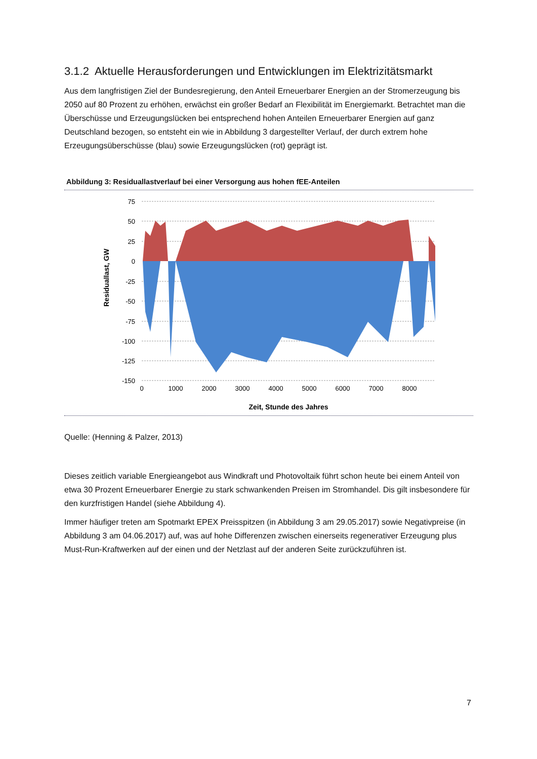3.1.2 Aktuelle Herausforderungen und Entwicklungen im Elektrizitätsmarkt
Aus dem langfristigen Ziel der Bundesregierung, den Anteil Erneuerbarer Energien an der Stromer­zeugung bis 2050 auf 80 Prozent zu erhöhen, erwächst ein großer Bedarf an Flexibilität im Energie­markt. Betrachtet man die Überschüsse und Erzeugungslücken bei entsprechend hohen Anteilen Er­neuerbarer Energien auf ganz Deutschland bezogen, so entsteht ein wie in Abbildung 3 dargestellter Verlauf, der durch extrem hohe Erzeugungsüberschüsse (blau) sowie Erzeugungslücken (rot) geprägt ist.
Abbildung 3: Residuallastverlauf bei einer Versorgung aus hohen fEE-Anteilen
75
50
25
0
-25
-50
-75
-100
-125
-150
0
1000
2000
3000
4000
5000
6000
7000
8000
Residuallast, GW
Zeit, Stunde des Jahres
Quelle: (Henning & Palzer, 2013)
Dieses zeitlich variable Energieangebot aus Windkraft und Photovoltaik führt schon heute bei einem Anteil von etwa 30 Prozent Erneuerbarer Energie zu stark schwankenden Preisen im Stromhandel. Dis gilt insbesondere für den kurzfristigen Handel (siehe Abbildung 4).
Immer häufiger treten am Spotmarkt EPEX Preisspitzen (in Abbildung 3 am 29.05.2017) sowie Nega­tivpreise (in Abbildung 3 am 04.06.2017) auf, was auf hohe Differenzen zwischen einerseits regenera­tiver Erzeugung plus Must-Run-Kraftwerken auf der einen und der Netzlast auf der anderen Seite zu­rückzuführen ist.
7